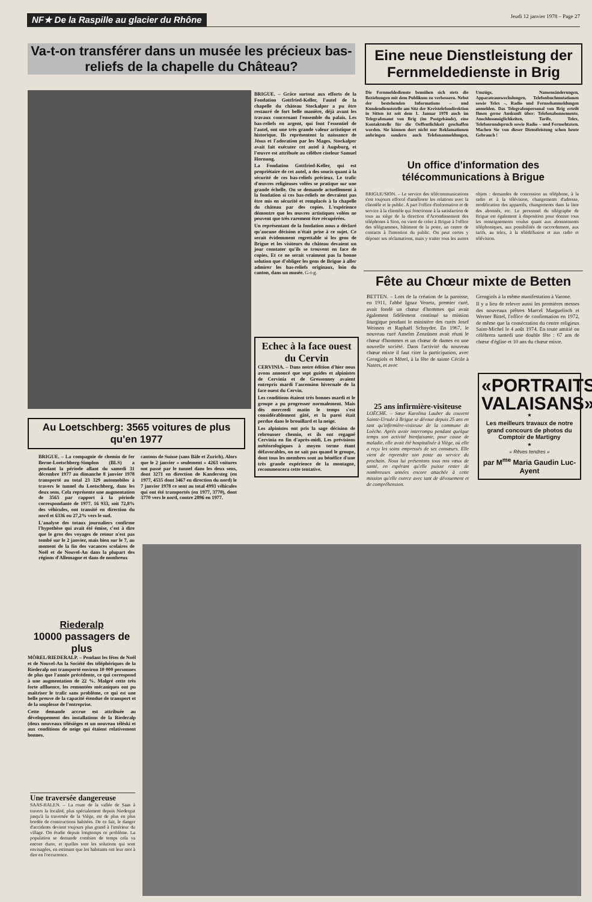NF★ De la Raspille au glacier du Rhône Jeudi 12 janvier 1978 – Page 27
Va-t-on transférer dans un musée les précieux bas-reliefs de la chapelle du Château?
BRIGUE. – Grâce surtout aux efforts de la Fondation Gottfried-Keller, l'autel de la chapelle du château Stockalper a pu être restauré de fort belle manière, déjà avant les travaux concernant l'ensemble du palais. Les bas-reliefs en argent, qui font l'essentiel de l'autel, ont une très grande valeur artistique et historique. Ils représentent la naissance de Jésus et l'adoration par les Mages. Stockalper avait fait exécuter cet autel à Augsburg, et l'œuvre est attribuée au célèbre ciseleur Samuel Hornung.
La Fondation Gottfried-Keller, qui est propriétaire de cet autel, a des soucis quant à la sécurité de ces bas-reliefs précieux. Le trafic d'œuvres religieuses volées se pratique sur une grande échelle. On se demande actuellement à la fondation si ces bas-reliefs ne devraient pas être mis en sécurité et remplacés à la chapelle du château par des copies. L'expérience démontre que les œuvres artistiques volées ne peuvent que très rarement être récupérées.
Un représentant de la fondation nous a déclaré qu'aucune décision n'était prise à ce sujet. Ce serait évidemment regrettable si les gens de Brigue et les visiteurs du château devaient un jour constater qu'ils se trouvent en face de copies. Et ce ne serait vraiment pas la bonne solution que d'obliger les gens de Brigue à aller admirer les bas-reliefs originaux, loin du canton, dans un musée. G-t-g.
Eine neue Dienstleistung der Fernmeldedienste in Brig
Die Fernmeldedienste bemühen sich stets die Beziehungen mit dem Publikum zu verbessern. Nebst der bestehenden Informations – und Kundendienststelle am Sitz der Kreistelefondirektion in Sitten ist seit dem 1. Januar 1978 auch im Telegrafenamt von Brig (im Postgebäude), eine Kontaktstelle für die Oeffentlichkeit geschaffen worden. Sie können dort nicht nur Reklamationen anbringen sondern auch Telefonanmeldungen, Umzüge, Namensänderungen, Apparateauswechslungen, Telefonbuchmutationen sowie Telex –, Radio und Fernsehanmeldungen anmelden. Das Telegrafenpersonal von Brig erteilt Ihnen gerne Auskunft über: Telefonabonnemente, Anschlussmöglichkeiten, Tarife, Telex, Telefonrundspruch sowie Radio – und Fernsehtaxen. Machen Sie von dieser Dienstleistung schon heute Gebrauch !
Un office d'information des télécommunications à Brigue
BRIGUE/SION. – Le service des télécommunications s'est toujours efforcé d'améliorer les relations avec la clientèle et le public. A part l'office d'information et de service à la clientèle qui fonctionne à la satisfaction de tous au siège de la direction d'Arrondissement des téléphones à Sion, on vient de créer à Brigue à l'office des télégrammes, bâtiment de la poste, un centre de contacts à l'intention du public. On peut certes y déposer ses réclamations, mais y traiter tous les autres objets : demandes de concession au téléphone, à la radio et à la télévision, changements d'adresse, modification des appareils, changements dans la liste des abonnés, etc. Le personnel du télégraphe de Brigue est également à disposition pour donner tous les renseignements voulus quant aux abonnements téléphoniques, aux possibilités de raccordement, aux tarifs, au telex, à la télédiffusion et aux radio et télévision.
Fête au Chœur mixte de Betten
BETTEN. – Lors de la création de la paroisse, en 1911, l'abbé Ignaz Venetz, premier curé, avait fondé un chœur d'hommes qui avait également fidèlement continué sa mission liturgique pendant le ministère des curés Josef Weissen et Raphaël Schnyder. En 1967, le nouveau curé Anselm Zenzünen avait réuni le chœur d'hommes et un chœur de dames en une nouvelle société. Dans l'activité du nouveau chœur mixte il faut citer la participation, avec Grengiols et Mörel, à la fête de sainte Cécile à Naters, et avec
Grengiols à la même manifestation à Varone.
Il y a lieu de relever aussi les premières messes des nouveaux prêtres Marcel Marguelisch et Werner Bittel, l'office de confirmation en 1972, de même que la consécration du centre religieux Saint-Michel le 4 août 1974. En toute amitié on célébrera samedi une double fête : 67 ans de chœur d'église et 10 ans du chœur mixte.
Au Loetschberg: 3565 voitures de plus qu'en 1977
BRIGUE. – La compagnie de chemin de fer Berne-Loetschberg-Simplon (BLS) a pendant la période allant du samedi 31 décembre 1977 au dimanche 8 janvier 1978 transporté au total 23 329 automobiles à travers le tunnel du Loetschberg, dans les deux sens. Cela représente une augmentation de 3565 par rapport à la période correspondante de 1977. 16 933, soit 72,8% des véhicules, ont transité en direction du nord et 6336 ou 27,2% vers le sud.
L'analyse des totaux journaliers confirme l'hypothèse qui avait été émise, c'est à dire que le gros des voyages de retour n'est pas tombé sur le 2 janvier, mais bien sur le 7, au moment de la fin des vacances scolaires de Noël et de Nouvel-An dans la plupart des régions d'Allemagne et dans de nombreux
cantons de Suisse (sans Bâle et Zurich). Alors que le 2 janvier « seulement » 4263 voitures ont passé par le tunnel dans les deux sens, dont 3271 en direction de Kandersteg (en 1977, 4535 dont 3467 en direction du nord) le 7 janvier 1978 ce sont au total 4993 véhicules qui ont été transportés (en 1977, 3770), dont 3770 vers le nord, contre 2896 en 1977.
Echec à la face ouest du Cervin
CERVINIA. – Dans notre édition d'hier nous avons annoncé que sept guides et alpinistes de Cervinia et de Gressonney avaient entrepris mardi l'ascension hivernale de la face ouest du Cervin.
Les conditions étaient très bonnes mardi et le groupe a pu progresser normalement. Mais dès mercredi matin le temps s'est considérablement gâté, et la paroi était perdue dans le brouillard et la neige.
Les alpinistes ont pris la sage décision de rebrousser chemin, et ils ont regagné Cervinia en fin d'après-midi. Les prévisions météorologiques à moyen terme étant défavorables, on ne sait pas quand le groupe, dont tous les membres sont au bénéfice d'une très grande expérience de la montagne, recommencera cette tentative.
25 ans infirmière-visiteuse
LOÈCHE. – Sœur Karolina Lauber du couvent Sainte-Ursule à Brigue se dévoue depuis 25 ans en tant qu'infirmière-visiteuse de la commune de Loèche. Après avoir interrompu pendant quelque temps son activité bienfaisante, pour cause de maladie, elle avait été hospitalisée à Viège, où elle a reçu les soins empressés de ses consœurs. Elle vient de reprendre son poste au service du prochain. Nous lui présentons tous nos vœux de santé, en espérant qu'elle puisse rester de nombreuses années encore attachée à cette mission qu'elle exerce avec tant de dévouement et de compréhension.
«PORTRAITS VALAISANS»
★
Les meilleurs travaux de notre grand concours de photos du Comptoir de Martigny
★
« Rêves tendres »
par M<sup>me</sup> Maria Gaudin Luc-Ayent
Riederalp
10000 passagers de plus
MÖREL/RIEDERALP. – Pendant les fêtes de Noël et de Nouvel-An la Société des téléphériques de la Riederalp ont transporté environ 10 000 personnes de plus que l'année précédente, ce qui correspond à une augmentation de 22 %. Malgré cette très forte affluence, les remontées mécaniques ont pu maîtriser le trafic sans problème, ce qui est une belle preuve de la capacité étendue de transport et de la souplesse de l'entreprise.
Cette demande accrue est attribuée au développement des installations de la Riederalp (deux nouveaux télésièges et un nouveau téléski et aux conditions de neige qui étaient relativement bonnes.
Une traversée dangereuse
SAAS-BALEN. – La route de la vallée de Saas à travers la localité, plus spécialement depuis Niedergut jusqu'à la traversée de la Viège, est de plus en plus bordée de constructions habitées. De ce fait, le danger d'accidents devient toujours plus grand à l'intérieur du village. On étudie depuis longtemps ce problème. La population se demande combien de temps cela va encore durer, et quelles sont les solutions qui sont envisagées, en estimant que les habitants ont leur mot à dire en l'occurrence.